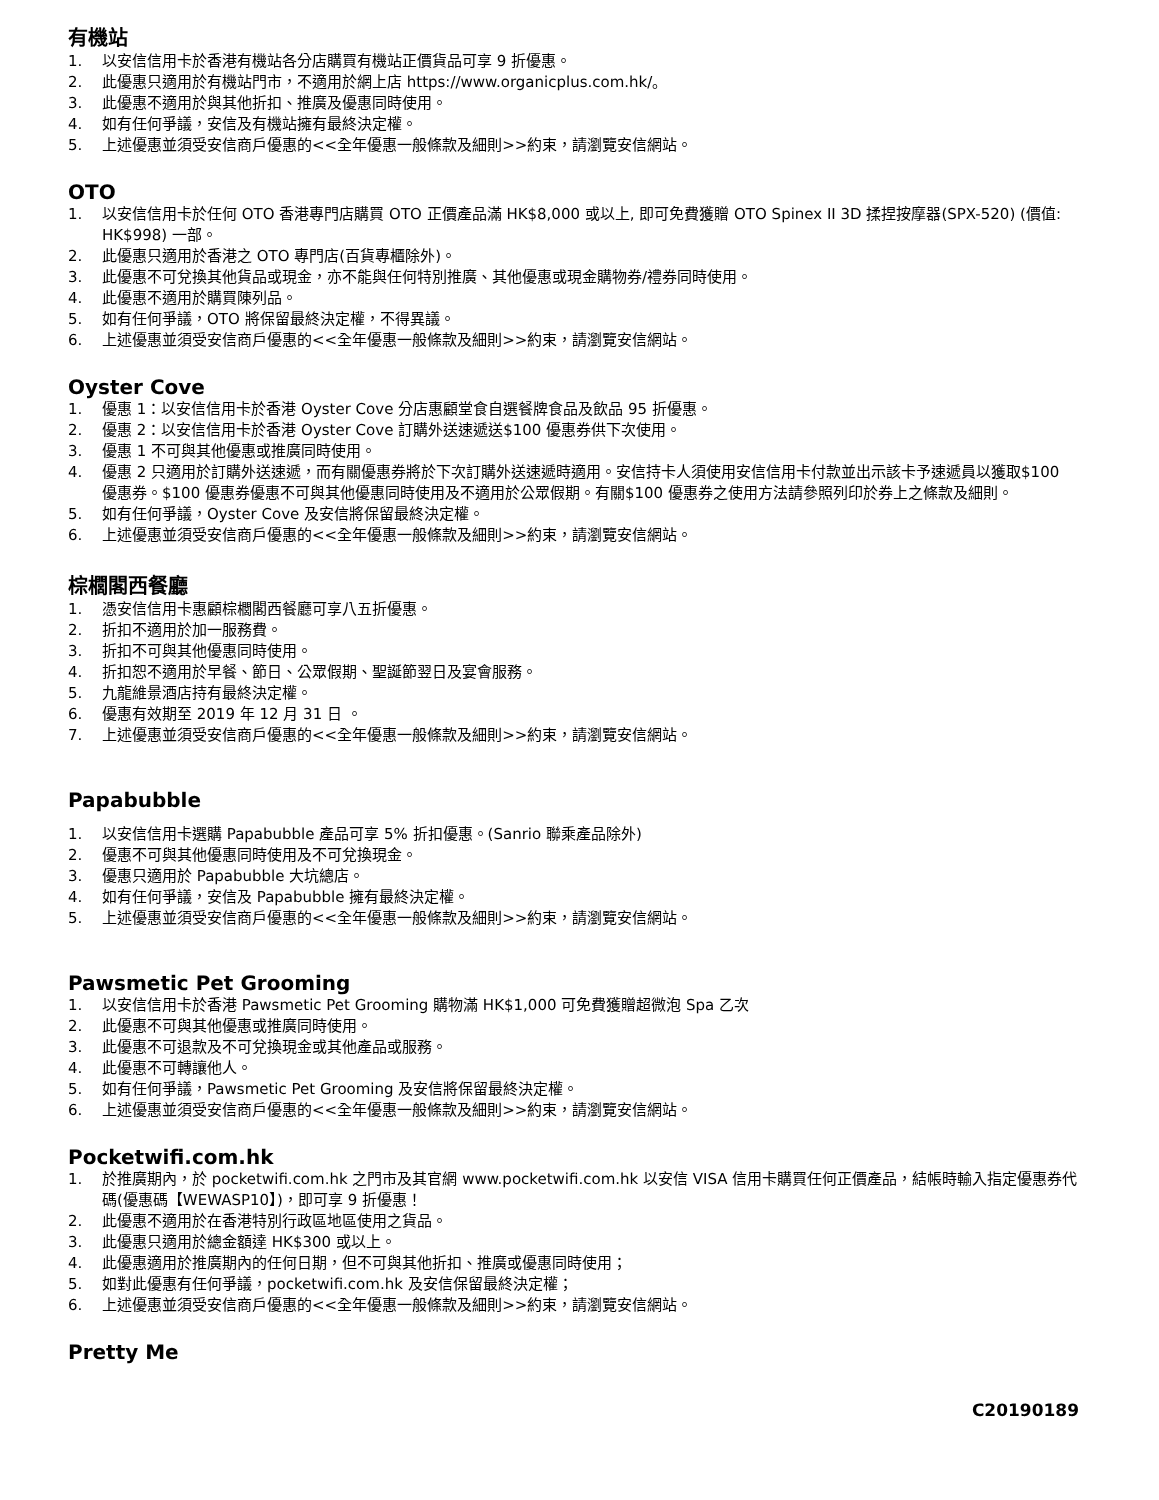有機站
1. 以安信信用卡於香港有機站各分店購買有機站正價貨品可享 9 折優惠。
2. 此優惠只適用於有機站門市，不適用於網上店 https://www.organicplus.com.hk/。
3. 此優惠不適用於與其他折扣、推廣及優惠同時使用。
4. 如有任何爭議，安信及有機站擁有最終決定權。
5. 上述優惠並須受安信商戶優惠的<<全年優惠一般條款及細則>>約束，請瀏覽安信網站。
OTO
1. 以安信信用卡於任何 OTO 香港專門店購買 OTO 正價產品滿 HK$8,000 或以上, 即可免費獲贈 OTO Spinex II 3D 揉捏按摩器(SPX-520) (價值: HK$998) 一部。
2. 此優惠只適用於香港之 OTO 專門店(百貨專櫃除外)。
3. 此優惠不可兌換其他貨品或現金，亦不能與任何特別推廣、其他優惠或現金購物券/禮券同時使用。
4. 此優惠不適用於購買陳列品。
5. 如有任何爭議，OTO 將保留最終決定權，不得異議。
6. 上述優惠並須受安信商戶優惠的<<全年優惠一般條款及細則>>約束，請瀏覽安信網站。
Oyster Cove
1. 優惠 1：以安信信用卡於香港 Oyster Cove 分店惠顧堂食自選餐牌食品及飲品 95 折優惠。
2. 優惠 2：以安信信用卡於香港 Oyster Cove 訂購外送速遞送$100 優惠券供下次使用。
3. 優惠 1 不可與其他優惠或推廣同時使用。
4. 優惠 2 只適用於訂購外送速遞，而有關優惠券將於下次訂購外送速遞時適用。安信持卡人須使用安信信用卡付款並出示該卡予速遞員以獲取$100 優惠券。$100 優惠券優惠不可與其他優惠同時使用及不適用於公眾假期。有關$100 優惠券之使用方法請參照列印於券上之條款及細則。
5. 如有任何爭議，Oyster Cove 及安信將保留最終決定權。
6. 上述優惠並須受安信商戶優惠的<<全年優惠一般條款及細則>>約束，請瀏覽安信網站。
棕櫚閣西餐廳
1. 憑安信信用卡惠顧棕櫚閣西餐廳可享八五折優惠。
2. 折扣不適用於加一服務費。
3. 折扣不可與其他優惠同時使用。
4. 折扣恕不適用於早餐、節日、公眾假期、聖誕節翌日及宴會服務。
5. 九龍維景酒店持有最終決定權。
6. 優惠有效期至 2019 年 12 月 31 日 。
7. 上述優惠並須受安信商戶優惠的<<全年優惠一般條款及細則>>約束，請瀏覽安信網站。
Papabubble
1. 以安信信用卡選購 Papabubble 產品可享 5% 折扣優惠。(Sanrio 聯乘產品除外)
2. 優惠不可與其他優惠同時使用及不可兌換現金。
3. 優惠只適用於 Papabubble 大坑總店。
4. 如有任何爭議，安信及 Papabubble 擁有最終決定權。
5. 上述優惠並須受安信商戶優惠的<<全年優惠一般條款及細則>>約束，請瀏覽安信網站。
Pawsmetic Pet Grooming
1. 以安信信用卡於香港 Pawsmetic Pet Grooming 購物滿 HK$1,000 可免費獲贈超微泡 Spa 乙次
2. 此優惠不可與其他優惠或推廣同時使用。
3. 此優惠不可退款及不可兌換現金或其他產品或服務。
4. 此優惠不可轉讓他人。
5. 如有任何爭議，Pawsmetic Pet Grooming 及安信將保留最終決定權。
6. 上述優惠並須受安信商戶優惠的<<全年優惠一般條款及細則>>約束，請瀏覽安信網站。
Pocketwifi.com.hk
1. 於推廣期內，於 pocketwifi.com.hk 之門市及其官網 www.pocketwifi.com.hk 以安信 VISA 信用卡購買任何正價產品，結帳時輸入指定優惠券代碼(優惠碼【WEWASP10】)，即可享 9 折優惠！
2. 此優惠不適用於在香港特別行政區地區使用之貨品。
3. 此優惠只適用於總金額達 HK$300 或以上。
4. 此優惠適用於推廣期內的任何日期，但不可與其他折扣、推廣或優惠同時使用；
5. 如對此優惠有任何爭議，pocketwifi.com.hk 及安信保留最終決定權；
6. 上述優惠並須受安信商戶優惠的<<全年優惠一般條款及細則>>約束，請瀏覽安信網站。
Pretty Me
C20190189